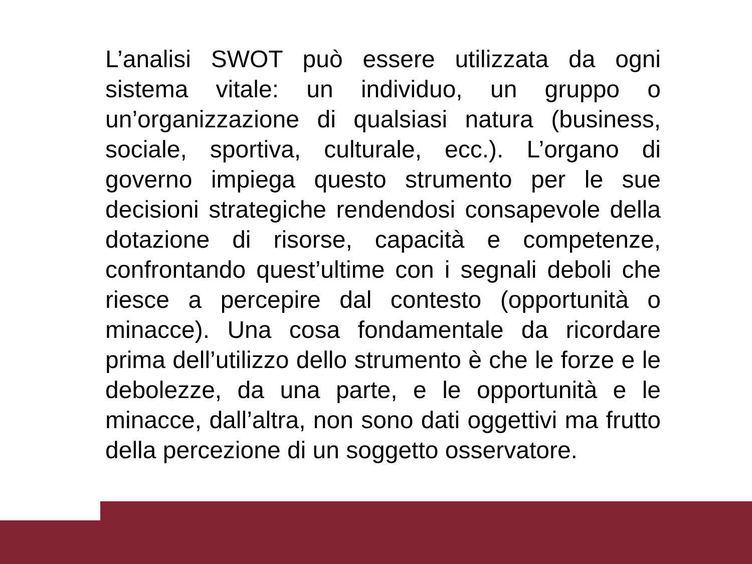L’analisi SWOT può essere utilizzata da ogni sistema vitale: un individuo, un gruppo o un’organizzazione di qualsiasi natura (business, sociale, sportiva, culturale, ecc.). L’organo di governo impiega questo strumento per le sue decisioni strategiche rendendosi consapevole della dotazione di risorse, capacità e competenze, confrontando quest’ultime con i segnali deboli che riesce a percepire dal contesto (opportunità o minacce). Una cosa fondamentale da ricordare prima dell’utilizzo dello strumento è che le forze e le debolezze, da una parte, e le opportunità e le minacce, dall’altra, non sono dati oggettivi ma frutto della percezione di un soggetto osservatore.